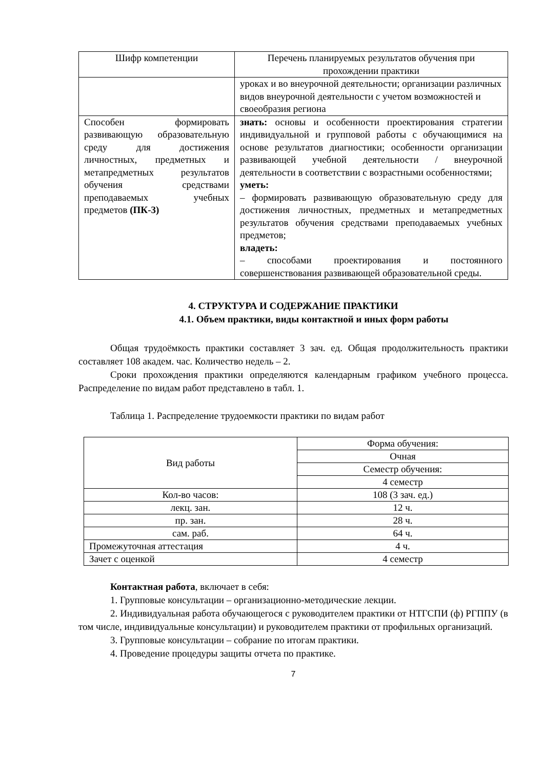| Шифр компетенции | Перечень планируемых результатов обучения при прохождении практики |
| --- | --- |
| | уроках и во внеурочной деятельности; организации различных видов внеурочной деятельности с учетом возможностей и своеобразия региона |
| Способен формировать развивающую образовательную среду для достижения личностных, предметных и метапредметных результатов обучения средствами преподаваемых учебных предметов (ПК-3) | знать: основы и особенности проектирования стратегии индивидуальной и групповой работы с обучающимися на основе результатов диагностики; особенности организации развивающей учебной деятельности / внеурочной деятельности в соответствии с возрастными особенностями; уметь: – формировать развивающую образовательную среду для достижения личностных, предметных и метапредметных результатов обучения средствами преподаваемых учебных предметов; владеть: – способами проектирования и постоянного совершенствования развивающей образовательной среды. |
4. СТРУКТУРА И СОДЕРЖАНИЕ ПРАКТИКИ
4.1. Объем практики, виды контактной и иных форм работы
Общая трудоёмкость практики составляет 3 зач. ед. Общая продолжительность практики составляет 108 академ. час. Количество недель – 2.
Сроки прохождения практики определяются календарным графиком учебного процесса. Распределение по видам работ представлено в табл. 1.
Таблица 1. Распределение трудоемкости практики по видам работ
| Вид работы | Форма обучения: |
| | Очная |
| | Семестр обучения: |
| | 4 семестр |
| Кол-во часов: | 108 (3 зач. ед.) |
| лекц. зан. | 12 ч. |
| пр. зан. | 28 ч. |
| сам. раб. | 64 ч. |
| Промежуточная аттестация | 4 ч. |
| Зачет с оценкой | 4 семестр |
Контактная работа, включает в себя:
1. Групповые консультации – организационно-методические лекции.
2. Индивидуальная работа обучающегося с руководителем практики от НТГСПИ (ф) РГППУ (в том числе, индивидуальные консультации) и руководителем практики от профильных организаций.
3. Групповые консультации – собрание по итогам практики.
4. Проведение процедуры защиты отчета по практике.
7